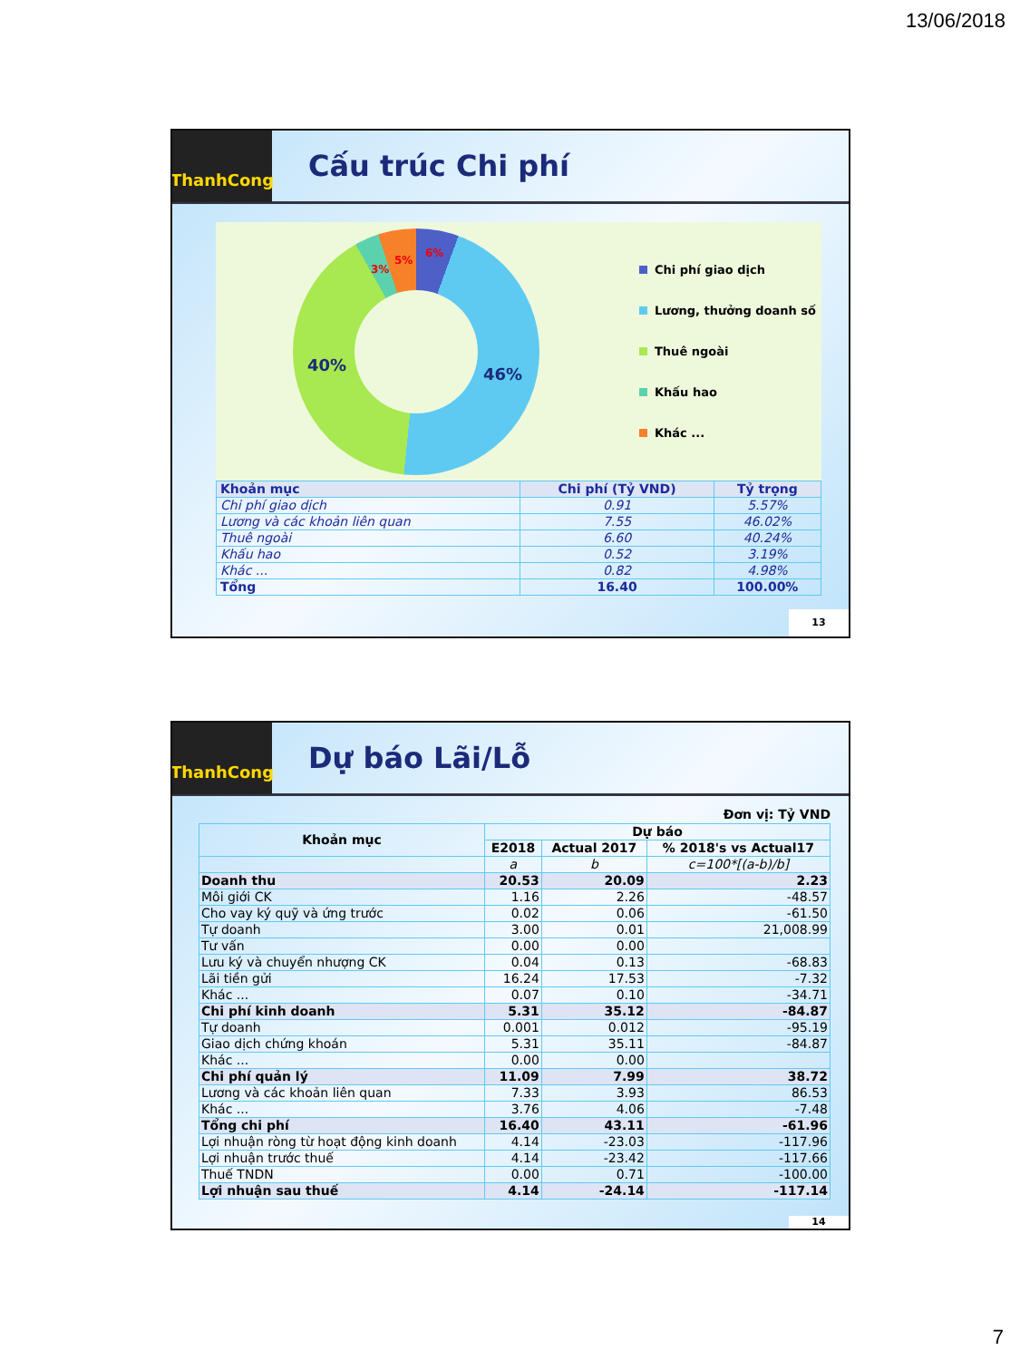13/06/2018
ThanhCong
Cấu trúc Chi phí
6%
5%
3%
46% 40%
Chi phí giao dịch
Lương, thưởng doanh số
Thuê ngoài
Khấu hao
Khác ...
| Khoản mục | Chi phí (Tỷ VND) | Tỷ trọng |
| --- | --- | --- |
| Chi phí giao dịch | 0.91 | 5.57% |
| Lương và các khoản liên quan | 7.55 | 46.02% |
| Thuê ngoài | 6.60 | 40.24% |
| Khấu hao | 0.52 | 3.19% |
| Khác ... | 0.82 | 4.98% |
| Tổng | 16.40 | 100.00% |
13
ThanhCong
Dự báo Lãi/Lỗ
Đơn vị: Tỷ VND
| Khoản mục | Dự báo | | |
| --- | --- | --- | --- |
| | E2018 | Actual 2017 | % 2018's vs Actual17 |
| | a | b | c=100*[(a-b)/b] |
| Doanh thu | 20.53 | 20.09 | 2.23 |
| Môi giới CK | 1.16 | 2.26 | -48.57 |
| Cho vay ký quỹ và ứng trước | 0.02 | 0.06 | -61.50 |
| Tự doanh | 3.00 | 0.01 | 21,008.99 |
| Tư vấn | 0.00 | 0.00 | |
| Lưu ký và chuyển nhượng CK | 0.04 | 0.13 | -68.83 |
| Lãi tiền gửi | 16.24 | 17.53 | -7.32 |
| Khác ... | 0.07 | 0.10 | -34.71 |
| Chi phí kinh doanh | 5.31 | 35.12 | -84.87 |
| Tự doanh | 0.001 | 0.012 | -95.19 |
| Giao dịch chứng khoán | 5.31 | 35.11 | -84.87 |
| Khác ... | 0.00 | 0.00 | |
| Chi phí quản lý | 11.09 | 7.99 | 38.72 |
| Lương và các khoản liên quan | 7.33 | 3.93 | 86.53 |
| Khác ... | 3.76 | 4.06 | -7.48 |
| Tổng chi phí | 16.40 | 43.11 | -61.96 |
| Lợi nhuận ròng từ hoạt động kinh doanh | 4.14 | -23.03 | -117.96 |
| Lợi nhuận trước thuế | 4.14 | -23.42 | -117.66 |
| Thuế TNDN | 0.00 | 0.71 | -100.00 |
| Lợi nhuận sau thuế | 4.14 | -24.14 | -117.14 |
14
7